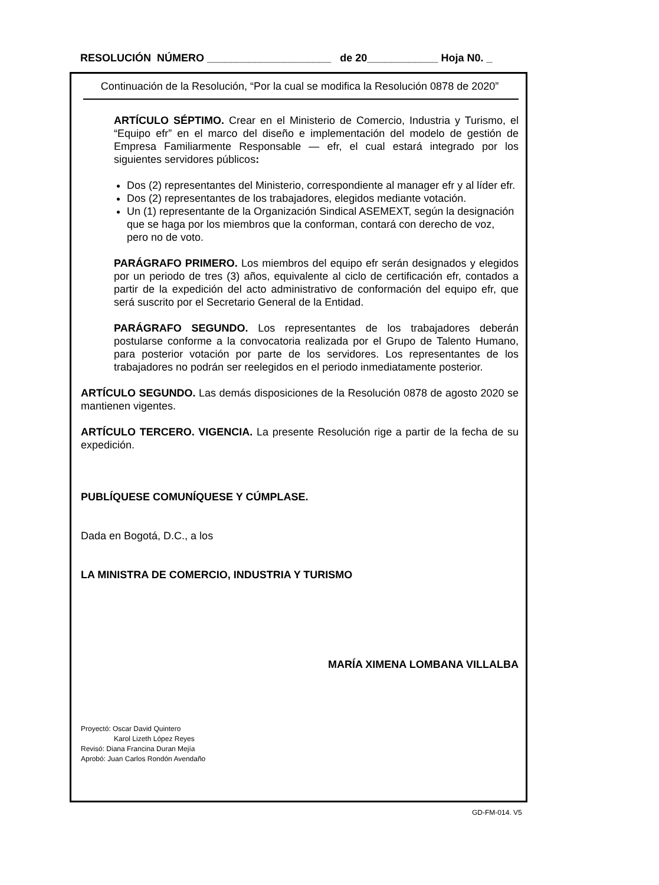RESOLUCIÓN NÚMERO _____________________ de 20____________ Hoja N0. _
Continuación de la Resolución, “Por la cual se modifica la Resolución 0878 de 2020”
ARTÍCULO SÉPTIMO. Crear en el Ministerio de Comercio, Industria y Turismo, el “Equipo efr” en el marco del diseño e implementación del modelo de gestión de Empresa Familiarmente Responsable — efr, el cual estará integrado por los siguientes servidores públicos:
Dos (2) representantes del Ministerio, correspondiente al manager efr y al líder efr.
Dos (2) representantes de los trabajadores, elegidos mediante votación.
Un (1) representante de la Organización Sindical ASEMEXT, según la designación que se haga por los miembros que la conforman, contará con derecho de voz, pero no de voto.
PARÁGRAFO PRIMERO. Los miembros del equipo efr serán designados y elegidos por un periodo de tres (3) años, equivalente al ciclo de certificación efr, contados a partir de la expedición del acto administrativo de conformación del equipo efr, que será suscrito por el Secretario General de la Entidad.
PARÁGRAFO SEGUNDO. Los representantes de los trabajadores deberán postularse conforme a la convocatoria realizada por el Grupo de Talento Humano, para posterior votación por parte de los servidores. Los representantes de los trabajadores no podrán ser reelegidos en el periodo inmediatamente posterior.
ARTÍCULO SEGUNDO. Las demás disposiciones de la Resolución 0878 de agosto 2020 se mantienen vigentes.
ARTÍCULO TERCERO. VIGENCIA. La presente Resolución rige a partir de la fecha de su expedición.
PUBLÍQUESE COMUNÍQUESE Y CÚMPLASE.
Dada en Bogotá, D.C., a los
LA MINISTRA DE COMERCIO, INDUSTRIA Y TURISMO
MARÍA XIMENA LOMBANA VILLALBA
Proyectó: Oscar David Quintero
Karol Lizeth López Reyes
Revisó: Diana Francina Duran Mejía
Aprobó: Juan Carlos Rondón Avendaño
GD-FM-014. V5